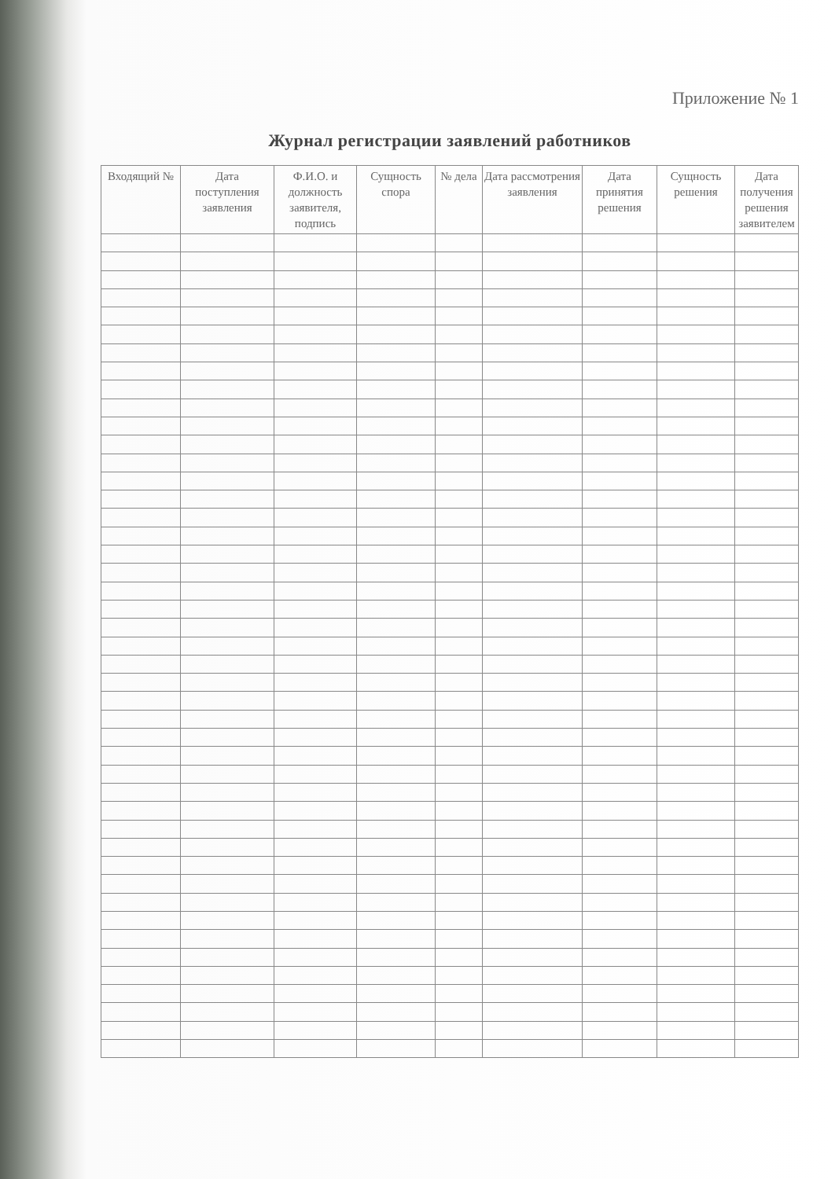Приложение № 1
Журнал регистрации заявлений работников
| Входящий № | Дата поступления заявления | Ф.И.О. и должность заявителя, подпись | Сущность спора | № дела | Дата рассмотрения заявления | Дата принятия решения | Сущность решения | Дата получения решения заявителем |
| --- | --- | --- | --- | --- | --- | --- | --- | --- |